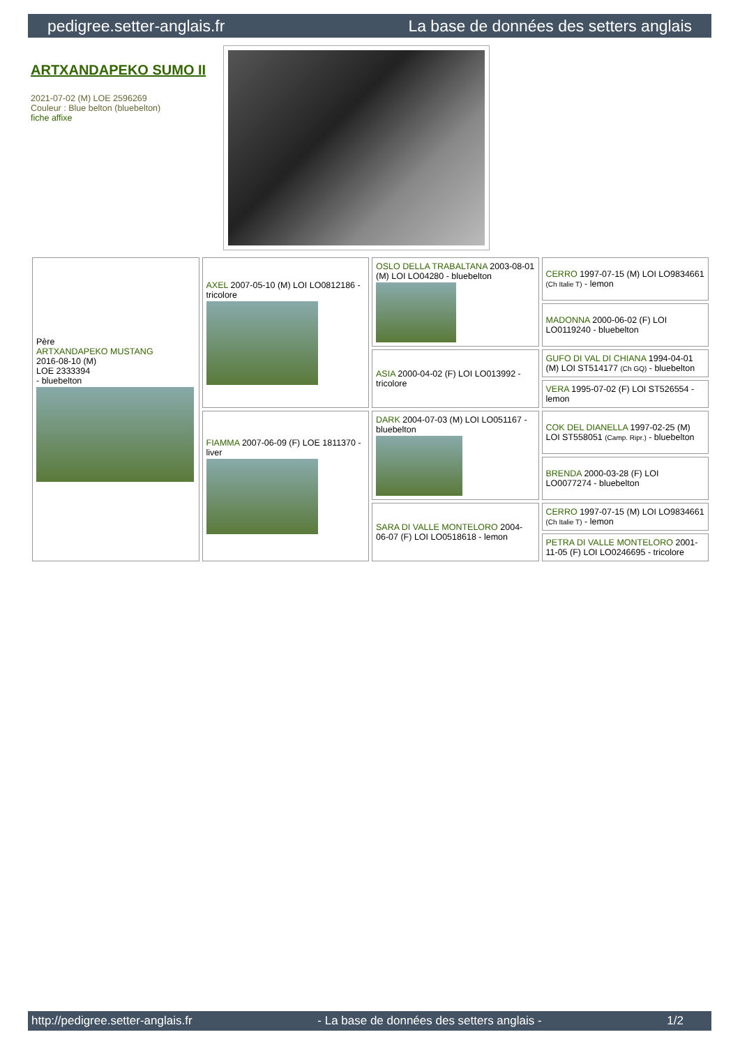pedigree.setter-anglais.fr La base de données des setters anglais
ARTXANDAPEKO SUMO II
2021-07-02 (M) LOE 2596269
Couleur : Blue belton (bluebelton)
fiche affixe
| Père ARTXANDAPEKO MUSTANG 2016-08-10 (M) LOE 2333394 - bluebelton | AXEL 2007-05-10 (M) LOI LO0812186 - tricolore | OSLO DELLA TRABALTANA 2003-08-01 (M) LOI LO04280 - bluebelton | CERRO 1997-07-15 (M) LOI LO9834661 (Ch Italie T) - lemon |
| | | | MADONNA 2000-06-02 (F) LOI LO0119240 - bluebelton |
| | | ASIA 2000-04-02 (F) LOI LO013992 - tricolore | GUFO DI VAL DI CHIANA 1994-04-01 (M) LOI ST514177 (Ch GQ) - bluebelton |
| | | | VERA 1995-07-02 (F) LOI ST526554 - lemon |
| | FIAMMA 2007-06-09 (F) LOE 1811370 - liver | DARK 2004-07-03 (M) LOI LO051167 - bluebelton | COK DEL DIANELLA 1997-02-25 (M) LOI ST558051 (Camp. Ripr.) - bluebelton |
| | | | BRENDA 2000-03-28 (F) LOI LO0077274 - bluebelton |
| | | SARA DI VALLE MONTELORO 2004-06-07 (F) LOI LO0518618 - lemon | CERRO 1997-07-15 (M) LOI LO9834661 (Ch Italie T) - lemon |
| | | | PETRA DI VALLE MONTELORO 2001-11-05 (F) LOI LO0246695 - tricolore |
http://pedigree.setter-anglais.fr - La base de données des setters anglais - 1/2